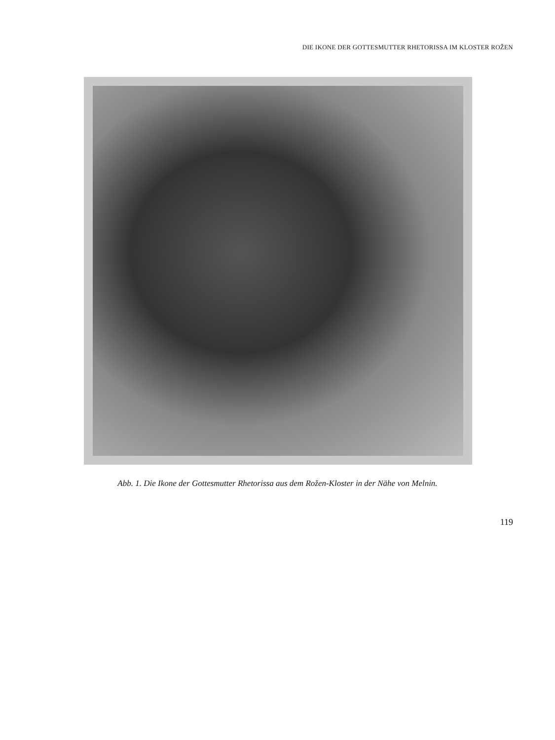DIE IKONE DER GOTTESMUTTER RHETORISSA IM KLOSTER ROŽEN
Abb. 1. Die Ikone der Gottesmutter Rhetorissa aus dem Rožen-Kloster in der Nähe von Melnin.
119